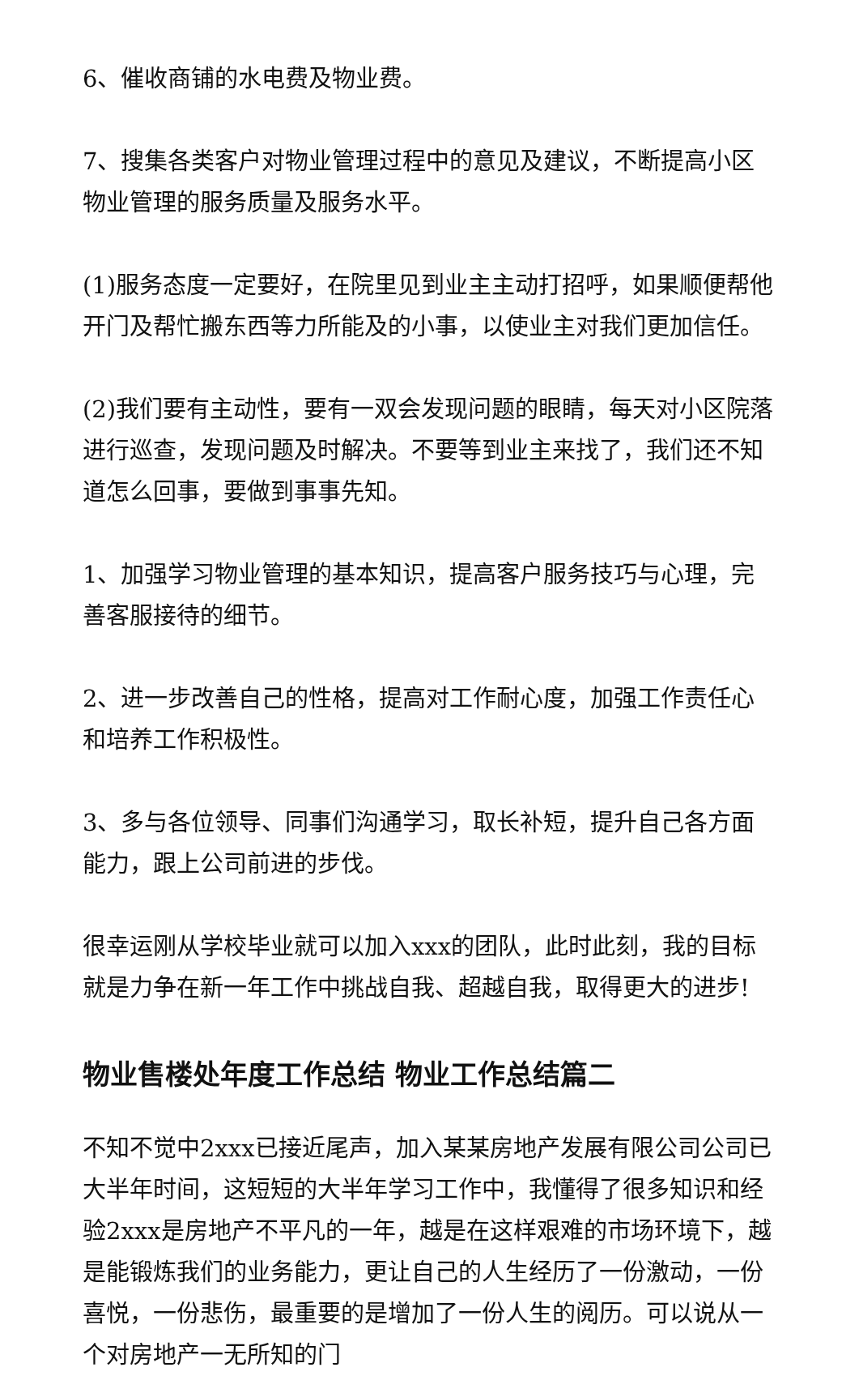6、催收商铺的水电费及物业费。
7、搜集各类客户对物业管理过程中的意见及建议，不断提高小区物业管理的服务质量及服务水平。
(1)服务态度一定要好，在院里见到业主主动打招呼，如果顺便帮他开门及帮忙搬东西等力所能及的小事，以使业主对我们更加信任。
(2)我们要有主动性，要有一双会发现问题的眼睛，每天对小区院落进行巡查，发现问题及时解决。不要等到业主来找了，我们还不知道怎么回事，要做到事事先知。
1、加强学习物业管理的基本知识，提高客户服务技巧与心理，完善客服接待的细节。
2、进一步改善自己的性格，提高对工作耐心度，加强工作责任心和培养工作积极性。
3、多与各位领导、同事们沟通学习，取长补短，提升自己各方面能力，跟上公司前进的步伐。
很幸运刚从学校毕业就可以加入xxx的团队，此时此刻，我的目标就是力争在新一年工作中挑战自我、超越自我，取得更大的进步!
物业售楼处年度工作总结 物业工作总结篇二
不知不觉中2xxx已接近尾声，加入某某房地产发展有限公司公司已大半年时间，这短短的大半年学习工作中，我懂得了很多知识和经验2xxx是房地产不平凡的一年，越是在这样艰难的市场环境下，越是能锻炼我们的业务能力，更让自己的人生经历了一份激动，一份喜悦，一份悲伤，最重要的是增加了一份人生的阅历。可以说从一个对房地产一无所知的门